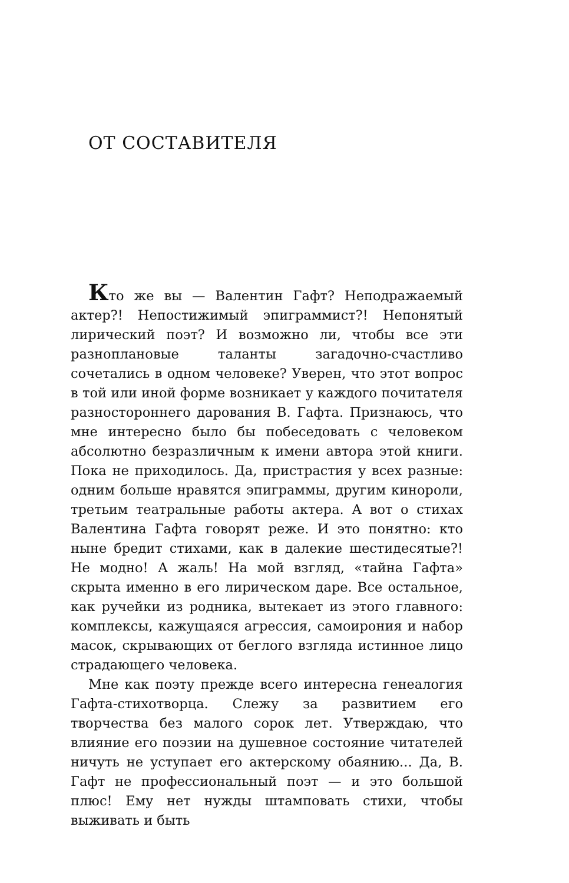ОТ СОСТАВИТЕЛЯ
Кто же вы — Валентин Гафт? Неподражаемый актер?! Непостижимый эпиграммист?! Непонятый лирический поэт? И возможно ли, чтобы все эти разноплановые таланты загадочно-счастливо сочетались в одном человеке? Уверен, что этот вопрос в той или иной форме возникает у каждого почитателя разностороннего дарования В. Гафта. Признаюсь, что мне интересно было бы побеседовать с человеком абсолютно безразличным к имени автора этой книги. Пока не приходилось. Да, пристрастия у всех разные: одним больше нравятся эпиграммы, другим кинороли, третьим театральные работы актера. А вот о стихах Валентина Гафта говорят реже. И это понятно: кто ныне бредит стихами, как в далекие шестидесятые?! Не модно! А жаль! На мой взгляд, «тайна Гафта» скрыта именно в его лирическом даре. Все остальное, как ручейки из родника, вытекает из этого главного: комплексы, кажущаяся агрессия, самоирония и набор масок, скрывающих от беглого взгляда истинное лицо страдающего человека.
Мне как поэту прежде всего интересна генеалогия Гафта-стихотворца. Слежу за развитием его творчества без малого сорок лет. Утверждаю, что влияние его поэзии на душевное состояние читателей ничуть не уступает его актерскому обаянию... Да, В. Гафт не профессиональный поэт — и это большой плюс! Ему нет нужды штамповать стихи, чтобы выживать и быть